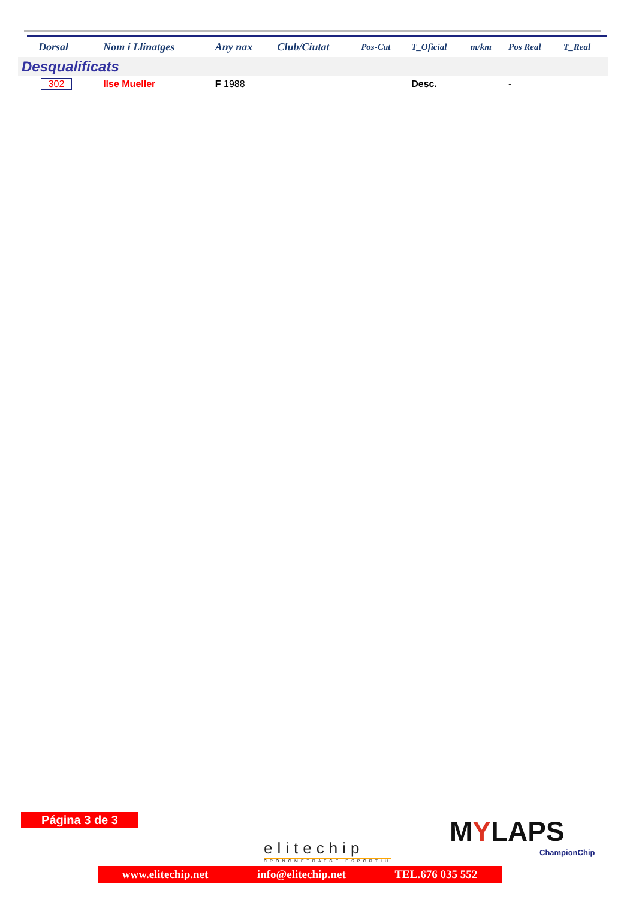| Dorsal | Nom i Llinatges | Any nax | Club/Ciutat | Pos-Cat | T_Oficial | m/km | Pos Real | T_Real |
| --- | --- | --- | --- | --- | --- | --- | --- | --- |
| Desqualificats | | | | | | | | |
| 302 | Ilse Mueller | F 1988 | | | Desc. | | - | |
Página 3 de 3
elitechip
CRONOMETRATGE ESPORTIU
MYLAPS
ChampionChip
www.elitechip.net info@elitechip.net TEL.676 035 552